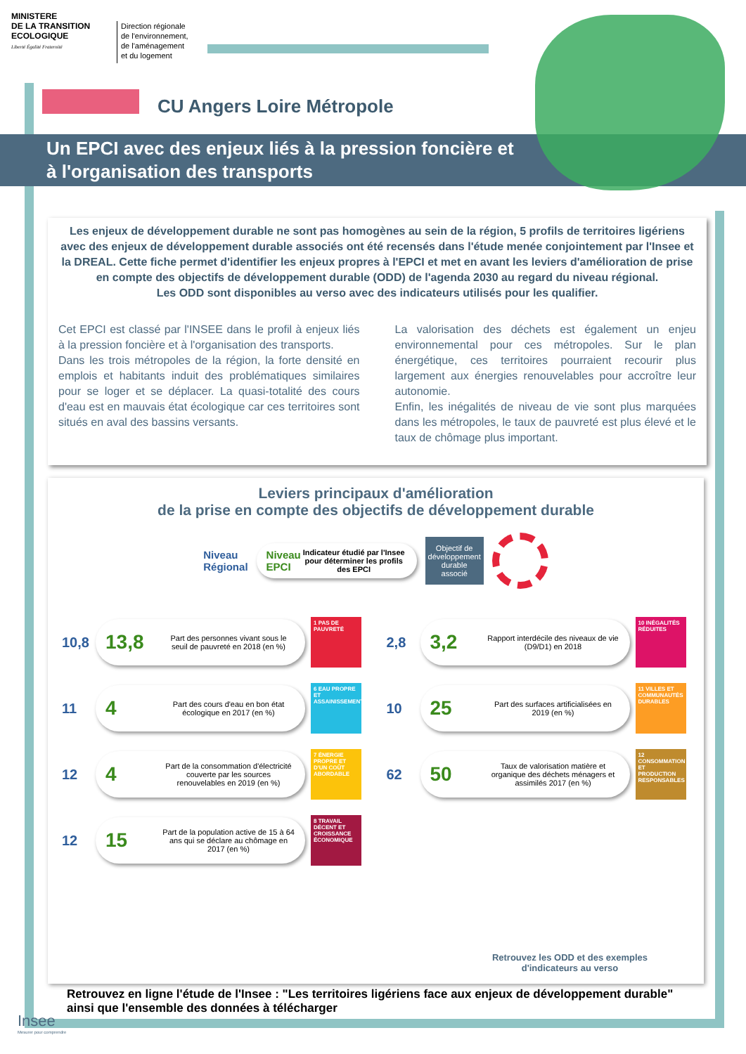MINISTERE
DE LA TRANSITION
ECOLOGIQUE
Liberté Égalité Fraternité
Direction régionale
de l'environnement,
de l'aménagement
et du logement
CU Angers Loire Métropole
Un EPCI avec des enjeux liés à la pression foncière et
à l'organisation des transports
Les enjeux de développement durable ne sont pas homogènes au sein de la région, 5 profils de territoires ligériens avec des enjeux de développement durable associés ont été recensés dans l'étude menée conjointement par l'Insee et la DREAL. Cette fiche permet d'identifier les enjeux propres à l'EPCI et met en avant les leviers d'amélioration de prise en compte des objectifs de développement durable (ODD) de l'agenda 2030 au regard du niveau régional.
Les ODD sont disponibles au verso avec des indicateurs utilisés pour les qualifier.
Cet EPCI est classé par l'INSEE dans le profil à enjeux liés à la pression foncière et à l'organisation des transports.
Dans les trois métropoles de la région, la forte densité en emplois et habitants induit des problématiques similaires pour se loger et se déplacer. La quasi-totalité des cours d'eau est en mauvais état écologique car ces territoires sont situés en aval des bassins versants.
La valorisation des déchets est également un enjeu environnemental pour ces métropoles. Sur le plan énergétique, ces territoires pourraient recourir plus largement aux énergies renouvelables pour accroître leur autonomie.
Enfin, les inégalités de niveau de vie sont plus marquées dans les métropoles, le taux de pauvreté est plus élevé et le taux de chômage plus important.
Leviers principaux d'amélioration
de la prise en compte des objectifs de développement durable
Niveau
Régional
Niveau
EPCI Indicateur étudié par l'Insee pour déterminer les profils des EPCI
Objectif de
développement
durable
associé
10,8
13,8
Part des personnes vivant sous le seuil de pauvreté en 2018 (en %)
1 PAS DE PAUVRETÉ
2,8
3,2
Rapport interdécile des niveaux de vie (D9/D1) en 2018
10 INÉGALITÉS RÉDUITES
11
4
Part des cours d'eau en bon état écologique en 2017 (en %)
6 EAU PROPRE ET ASSAINISSEMENT
10
25
Part des surfaces artificialisées en 2019 (en %)
11 VILLES ET COMMUNAUTÉS DURABLES
12
4
Part de la consommation d'électricité couverte par les sources renouvelables en 2019 (en %)
7 ÉNERGIE PROPRE ET D'UN COÛT ABORDABLE
62
50
Taux de valorisation matière et organique des déchets ménagers et assimilés 2017 (en %)
12 CONSOMMATION ET PRODUCTION RESPONSABLES
12
15
Part de la population active de 15 à 64 ans qui se déclare au chômage en 2017 (en %)
8 TRAVAIL DÉCENT ET CROISSANCE ÉCONOMIQUE
Retrouvez les ODD et des exemples
d'indicateurs au verso
Retrouvez en ligne l'étude de l'Insee : "Les territoires ligériens face aux enjeux de développement durable"
ainsi que l'ensemble des données à télécharger
Insee
Mesurer pour comprendre